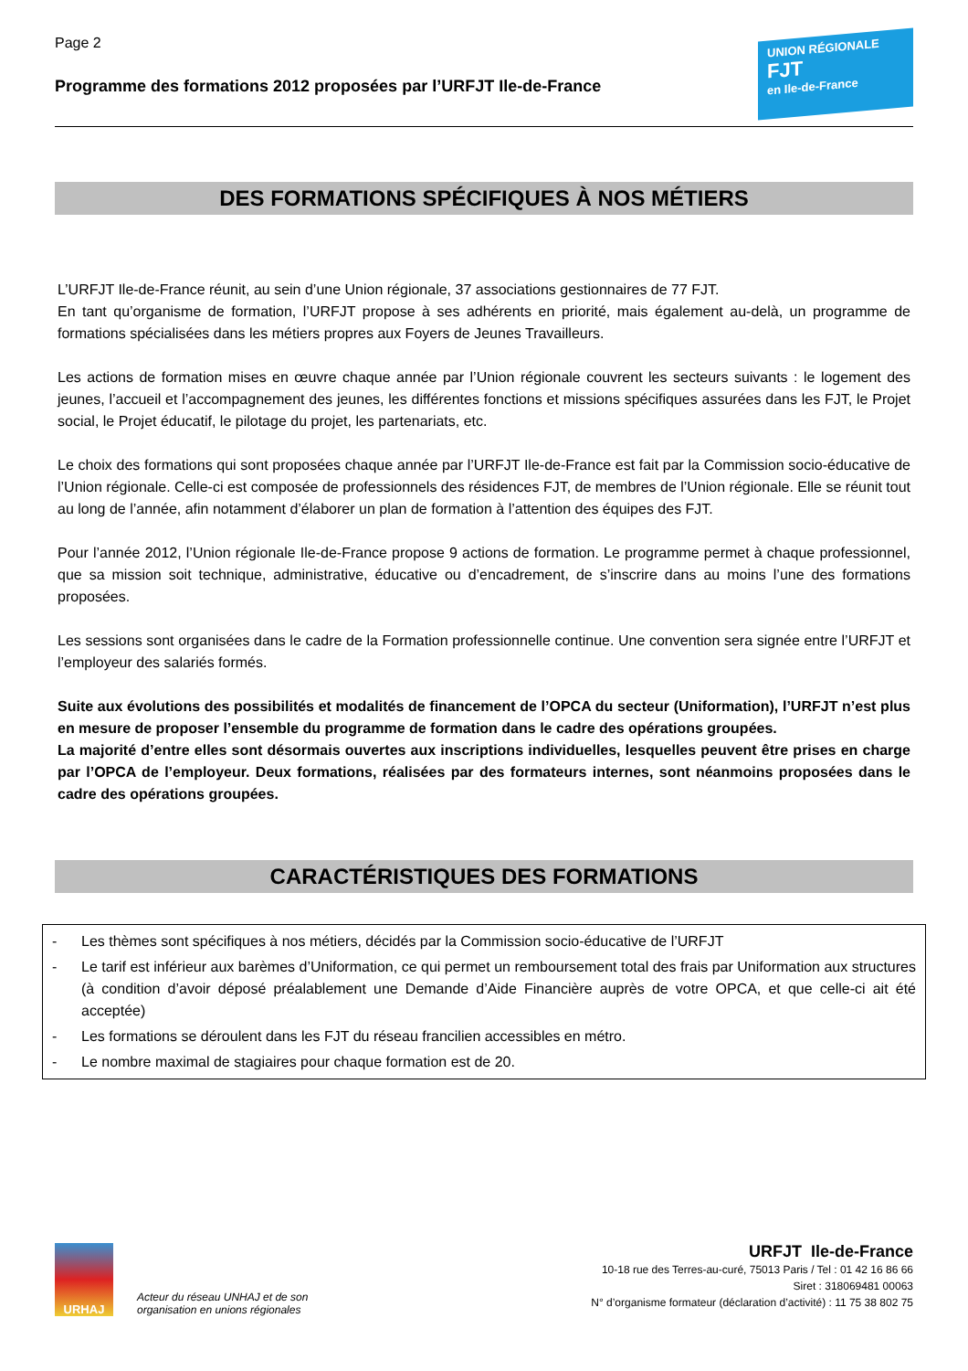Page 2
Programme des formations 2012 proposées par l’URFJT Ile-de-France
UNION RÉGIONALE
FJT
en Ile-de-France
DES FORMATIONS SPÉCIFIQUES À NOS MÉTIERS
L’URFJT Ile-de-France réunit, au sein d’une Union régionale, 37 associations gestionnaires de 77 FJT.
En tant qu’organisme de formation, l’URFJT propose à ses adhérents en priorité, mais également au-delà, un programme de formations spécialisées dans les métiers propres aux Foyers de Jeunes Travailleurs.
Les actions de formation mises en œuvre chaque année par l’Union régionale couvrent les secteurs suivants : le logement des jeunes, l’accueil et l’accompagnement des jeunes, les différentes fonctions et missions spécifiques assurées dans les FJT, le Projet social, le Projet éducatif, le pilotage du projet, les partenariats, etc.
Le choix des formations qui sont proposées chaque année par l’URFJT Ile-de-France est fait par la Commission socio-éducative de l’Union régionale. Celle-ci est composée de professionnels des résidences FJT, de membres de l’Union régionale. Elle se réunit tout au long de l’année, afin notamment d’élaborer un plan de formation à l’attention des équipes des FJT.
Pour l’année 2012, l’Union régionale Ile-de-France propose 9 actions de formation. Le programme permet à chaque professionnel, que sa mission soit technique, administrative, éducative ou d’encadrement, de s’inscrire dans au moins l’une des formations proposées.
Les sessions sont organisées dans le cadre de la Formation professionnelle continue. Une convention sera signée entre l’URFJT et l’employeur des salariés formés.
Suite aux évolutions des possibilités et modalités de financement de l’OPCA du secteur (Uniformation), l’URFJT n’est plus en mesure de proposer l’ensemble du programme de formation dans le cadre des opérations groupées.
La majorité d’entre elles sont désormais ouvertes aux inscriptions individuelles, lesquelles peuvent être prises en charge par l’OPCA de l’employeur. Deux formations, réalisées par des formateurs internes, sont néanmoins proposées dans le cadre des opérations groupées.
CARACTÉRISTIQUES DES FORMATIONS
- Les thèmes sont spécifiques à nos métiers, décidés par la Commission socio-éducative de l’URFJT
- Le tarif est inférieur aux barèmes d’Uniformation, ce qui permet un remboursement total des frais par Uniformation aux structures (à condition d’avoir déposé préalablement une Demande d’Aide Financière auprès de votre OPCA, et que celle-ci ait été acceptée)
- Les formations se déroulent dans les FJT du réseau francilien accessibles en métro.
- Le nombre maximal de stagiaires pour chaque formation est de 20.
URHAJ
Acteur du réseau UNHAJ et de son
organisation en unions régionales
URFJT Ile-de-France
10-18 rue des Terres-au-curé, 75013 Paris / Tel : 01 42 16 86 66
Siret : 318069481 00063
N° d’organisme formateur (déclaration d’activité) : 11 75 38 802 75